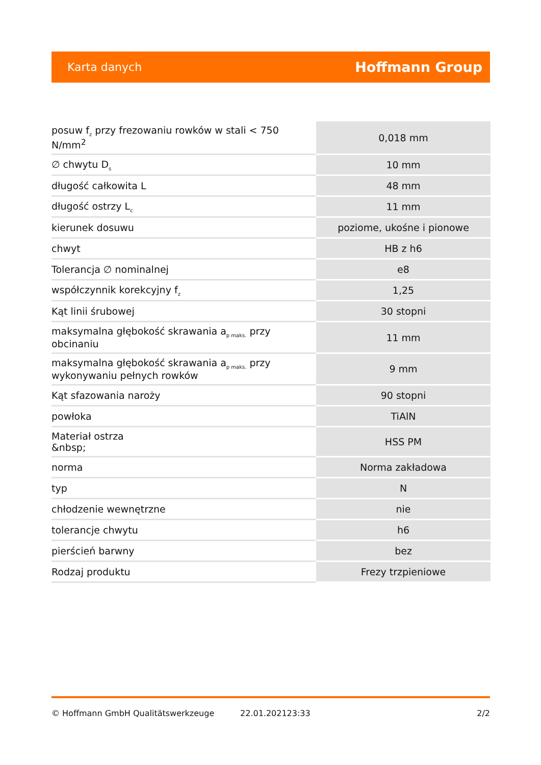Karta danych Hoffmann Group
| posuw f<sub>z</sub> przy frezowaniu rowków w stali < 750 N/mm<sup>2</sup> | 0,018 mm |
| ∅ chwytu D<sub>s</sub> | 10 mm |
| długość całkowita L | 48 mm |
| długość ostrzy L<sub>c</sub> | 11 mm |
| kierunek dosuwu | poziome, ukośne i pionowe |
| chwyt | HB z h6 |
| Tolerancja ∅ nominalnej | e8 |
| współczynnik korekcyjny f<sub>z</sub> | 1,25 |
| Kąt linii śrubowej | 30 stopni |
| maksymalna głębokość skrawania a<sub>p maks.</sub> przy obcinaniu | 11 mm |
| maksymalna głębokość skrawania a<sub>p maks.</sub> przy wykonywaniu pełnych rowków | 9 mm |
| Kąt sfazowania naroży | 90 stopni |
| powłoka | TiAlN |
| Materiał ostrza &nbsp; | HSS PM |
| norma | Norma zakładowa |
| typ | N |
| chłodzenie wewnętrzne | nie |
| tolerancje chwytu | h6 |
| pierścień barwny | bez |
| Rodzaj produktu | Frezy trzpieniowe |
© Hoffmann GmbH Qualitätswerkzeuge 22.01.202123:33 2/2